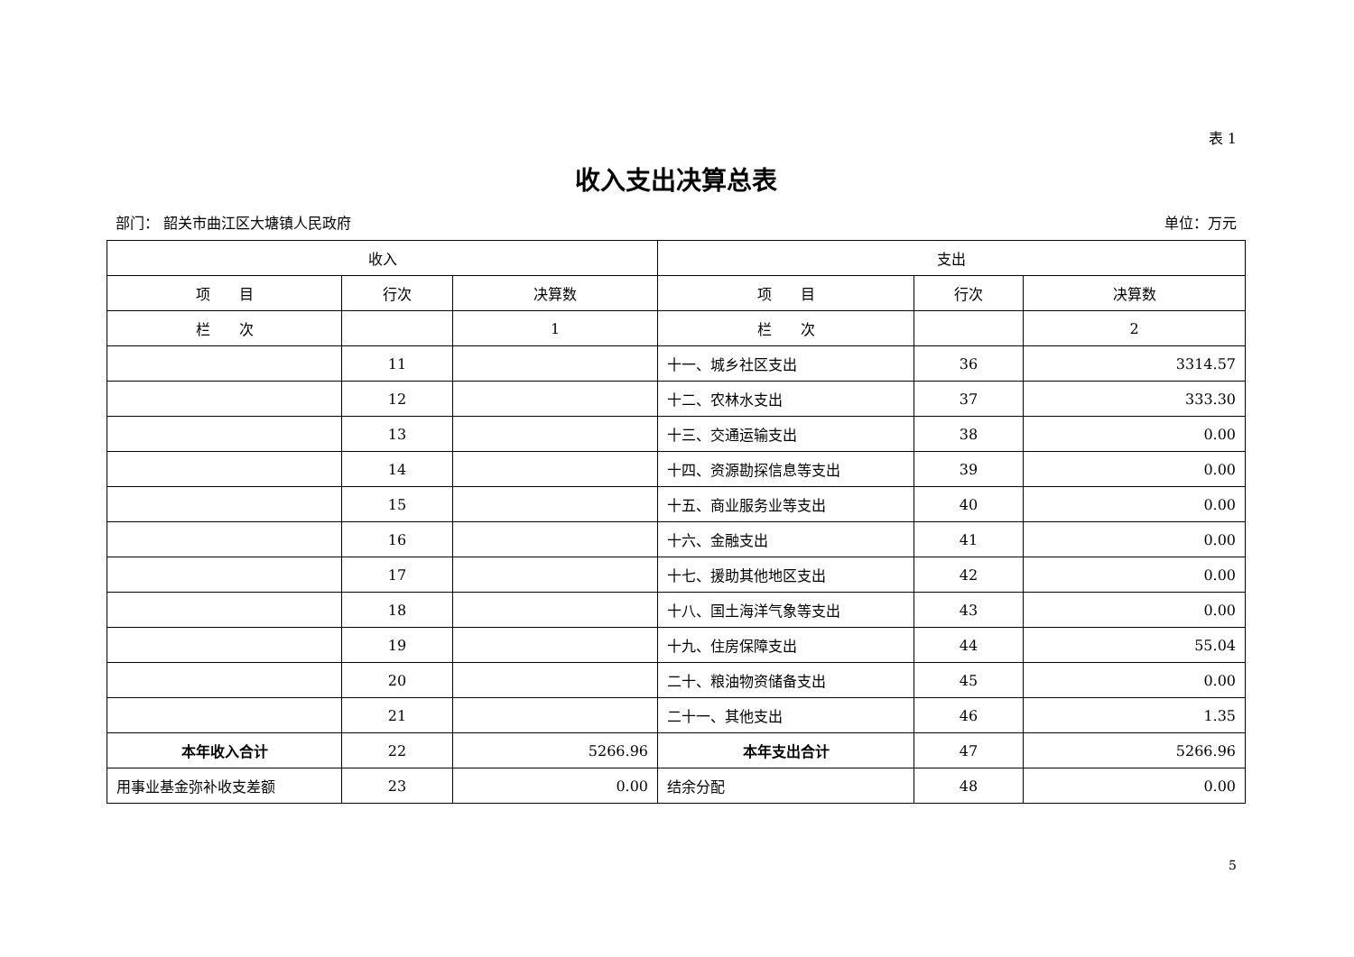表 1
收入支出决算总表
部门： 韶关市曲江区大塘镇人民政府 单位：万元
| 收入 | | | 支出 | | |
| --- | --- | --- | --- | --- | --- |
| 项 目 | 行次 | 决算数 | 项 目 | 行次 | 决算数 |
| 栏 次 | | 1 | 栏 次 | | 2 |
| | 11 | | 十一、城乡社区支出 | 36 | 3314.57 |
| | 12 | | 十二、农林水支出 | 37 | 333.30 |
| | 13 | | 十三、交通运输支出 | 38 | 0.00 |
| | 14 | | 十四、资源勘探信息等支出 | 39 | 0.00 |
| | 15 | | 十五、商业服务业等支出 | 40 | 0.00 |
| | 16 | | 十六、金融支出 | 41 | 0.00 |
| | 17 | | 十七、援助其他地区支出 | 42 | 0.00 |
| | 18 | | 十八、国土海洋气象等支出 | 43 | 0.00 |
| | 19 | | 十九、住房保障支出 | 44 | 55.04 |
| | 20 | | 二十、粮油物资储备支出 | 45 | 0.00 |
| | 21 | | 二十一、其他支出 | 46 | 1.35 |
| 本年收入合计 | 22 | 5266.96 | 本年支出合计 | 47 | 5266.96 |
| 用事业基金弥补收支差额 | 23 | 0.00 | 结余分配 | 48 | 0.00 |
5